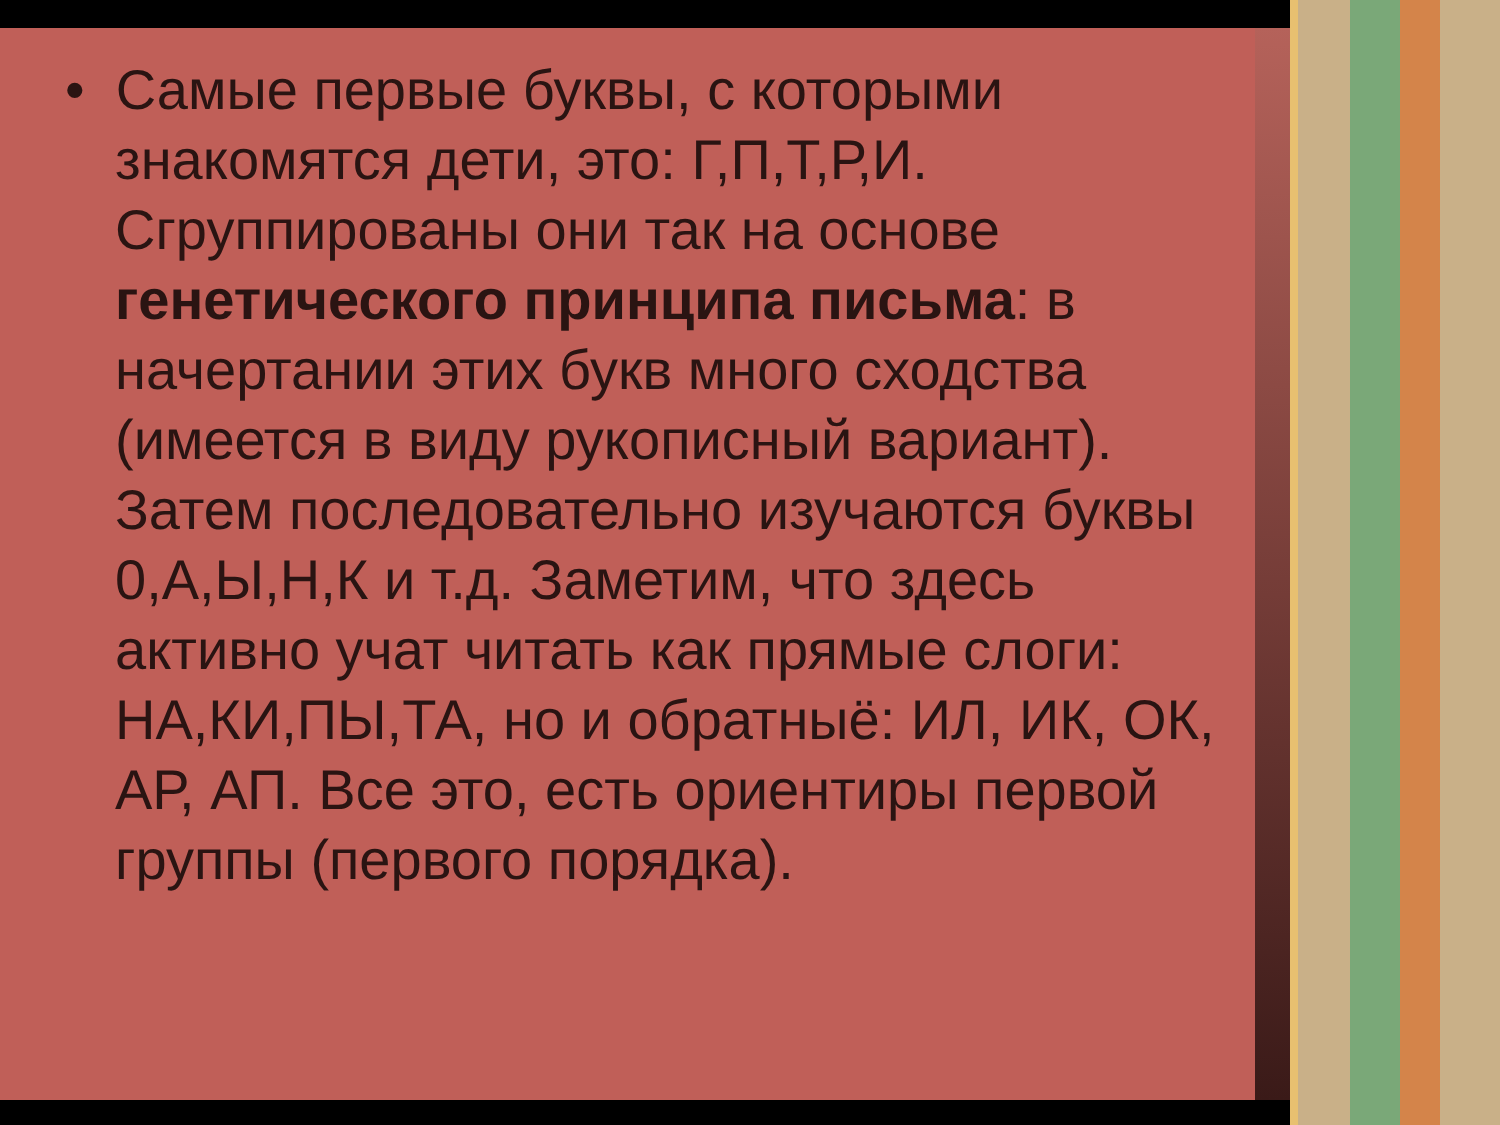• Самые первые буквы, с которыми знакомятся дети, это: Г,П,Т,Р,И. Сгруппированы они так на основе генетического принципа письма: в начертании этих букв много сходства (имеется в виду рукописный вариант). Затем последовательно изучаются буквы 0,А,Ы,Н,К и т.д. Заметим, что здесь активно учат читать как прямые слоги: НА,КИ,ПЫ,ТА, но и обратныё: ИЛ, ИК, ОК, АР, АП. Все это, есть ориентиры первой группы (первого порядка).